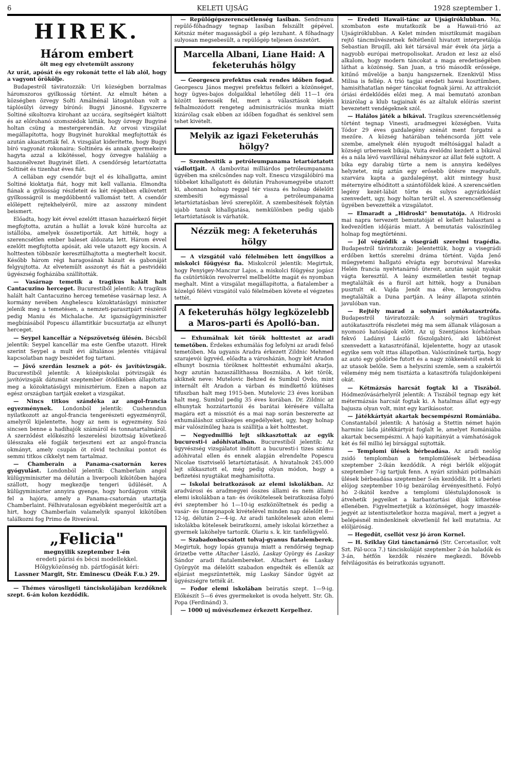6 KELETI UJSÁG 1928 szeptember 1.
HIREK.
Három embert
ölt meg egy elvetemült asszony
Az urát, apósát és egy rokonát tette el láb alól, hogy a vagyont örökölje.
Budapestről táviratozzák: Uri községben borzalmas háromszoros gyilkosság történt. Az elmult héten a községben özvegy Solti Amálnénál látogatóban volt a táplósülyi özvegy bírónő: Bugyi Jánosné. Egyszerre Soltiné sikoltozva kirohant az uccára, segítségért kiáltott és az előrohanó szomszédok látták, hogy özvegy Bugyiné holtan csüng a mestergerendán. Az orvosi vizsgálat megállapította, hogy Bugyinét hurokkal megfojtották és azután akasztották fel. A vizsgálat kiderítette, hogy Bugyi bíró vagyonát rokonaira: Soltinéra és annak gyermekeire hagyta azzal a kikötéssel, hogy özvegye haláláig a haszonélvezet Bugyinét illeti. A csendőrség letartóztatta Soltinét és tizenhat éves fiát.
A cellában egy csendőr bujt el és kihallgatta, amint Soltiné kioktatja fiát, hogy mit kell vallania. Elmondta fiának a gyikosság részleteit és két régebben elkövetett gyilkosságról is megdöbbentő vallomást tett. A csendőr előlépett rejtekhelyéről, mire az asszony mindent beismert.
Előadta, hogy két évvel ezelőtt ittasan hazaérkező férjét megfojtotta, azután a hullát a lovak közé hurcolta az istállóba, amelyek összetiporták. Azt hitték, hogy a szerencsétlen ember baleset áldozata lett. Három évvel ezelőtt megfojtotta apósát, aki vele utazott egy kocsin. A holttesten többször keresztülhajtotta a megterhelt kocsit. Később három régi haragosának házait és gabonáját felgyujtotta. Az elvetemült asszonyt és fiát a pestvidéki ügyészség fogházába szállították.
— Vasárnap temetik a tragikus halált halt Cantacuzino herceget. Bucurestiből jelentik: A tragikus halált halt Cantacuzino herceg temetése vasárnap lesz. A kormány nevében Anghelescu közoktatásügyi miniszter jelenik meg a temetésen, a nemzeti-parasztpárt részéről pedig Maniu és Michalache. Az igazságügyminiszter megbízásából Popescu államtitkár bucsuztatja az elhunyt herceget.
— Seypel kancellár a Népszövetség ülésén. Bécsből jelentik: Seypel kancellár ma este Genfbe utazott. Hirek szerint Seypel a mult évi általános jelentés vitájával kapcsolatban nagy beszédet fog tartani.
— Jövő szerdán lesznek a pót- és javítóvizsgák. Bucurestiből jelentik: A középiskolai pótvizsgák és javítóvizsgák dátumát szeptember ötödikében állapította meg a közoktatásügyi minisztérium. Ezen a napon az egész országban tartják ezeket a vizsgákat.
— Nincs titkos szándéka az angol-francia egyezménynek. Londonból jelentik: Cushenndun nyilatkozott az angol-francia tengerészeti egyezményről, amelyről kijelentette, hogy az nem is egyezmény. Szó sincsen benne a hadihajók számáról és tonnatartalmáról. A szerződést előkészítő leszerelési bizottság következő ülésszaka elé fogják terjeszteni ezt az angol-francia okmányt, amely csupán öt rövid technikai pontot és semmi titkos cikkelyt nem tartalmaz.
— Chamberain a Panama-csatornán keres gyógyulást. Londonból jelentik: Chamberlain angol külügyminiszter ma délután a liverpooli kikötőben hajóra szállott, hogy megkezdje tengeri üdülését. A külügyminiszter annyira gyenge, hogy hordágyon vitték fel a hajóra, amely a Panama-csatornán utaztatja Chamberlaint. Félhivatalosan egyébként megerősítik azt a hirt, hogy Chamberlain valamelyik spanyol kikötőben találkozni fog Primo de Riverával.
„Felicia"
megnyilik szeptember 1-én
eredeti párisi és bécsi modellekkel.
Hölgyközönség nb. pártfogását kéri:
Lassner Margit, Str. Eminescu (Deák F.u.) 29.
— Thémes városligeti tánciskolájában kezdőknek szept. 6-án kolon kezdődik.
— Repülőgépszerencsétlenség Iasiban. Sendreanu repülő-főhadnagy tegnap Iasiban felszállt gépével. Kétszáz méter magasságból a gép lezuhant. A főhadnagy sulyosan megsebesült, a repülőgép teljesen összetört.
Marcella Albani, Liane Haid: A feketeruhás hölgy
— Georgescu prefektus csak rendes időben fogad. Georgescu János megyei prefektus felkéri a közönséget, hogy ügyes-bajos dolgaikkal lehetőleg déli 11—1 óra között keressék fel, mert a választások idején felhalmozódott rengeteg adminisztrációs munka miatt kizárólag csak ebben az időben fogadhat és senkivel sem tehet kivételt.
Melyik az igazi Feketeruhás hölgy?
— Szembesitik a petróleumpanama letartóztatott vádlottjait. A dambovitai milliárdos petróleumpanama ügyében ma szélcsöndes nap volt. Enescu vizsgálóbíró ma többeket kihallgatott és délután Prahovamegyébe utazott ki, ahonnan holnap reggel tér vissza és holnap délelőtt szembesíti egymással a petróleumpanama letartóztatásban lévő szereplőit. A szembesítések folytán ujabb tanuk kihallgatása, nemkülönben pedig ujabb letartóztatások is várhatók.
Nézzük meg: A feketeruhás hölgy
— A vizsgától való félelmében lett öngyilkos a miskolci főügyész fia. Miskolcról jelentik: Megirtuk, hogy Penyigey-Manczur Lajos, a miskolci főügyész jogász fia csütörtökön revolverrel mellbelőtte magát és nyomban meghalt. Mint a vizsgálat megállapította, a fiatalember a közelgő félévi vizsgától való félelmében követe el végzetes tettét.
A feketeruhás hölgy legközelebb a Maros-parti és Apolló-ban.
— Exhumálnak két török holttestet az aradi temetőben. Érdekes exhumálás fog lefolyni az aradi felső temetőben. Ma ugyanis Aradra érkezett Zildnic Mehmed szarajevói ügyvéd, előadta a városházán, hogy két Aradon elhunyt bosznia törökneк holttestét exhumálni akarja, hogy azután hazaszállíthassa Boszniába. A két török, akiknek neve: Mutelovic Behzed és Sumbul Ovdo, mint internált élt Aradon a várban és mindkettő kiütéses tifuszban halt meg 1915-ben. Mutelovic 23 éves korában halt meg, Sumbul pedig 35 éves korában. Dr. Zildnic az elhunytak hozzátartozói és barátai kérésére vállalta magára ezt a missziót és a mai nap során beszerezte az exhumáláshoz szükséges engedélyeket, ugy, hogy holnap már valószínűleg haza is szállítja a két holttestet.
— Negyedmillió lejt sikkasztottak az egyik bucuresti-i adóhivatalban. Bucurestiből jelentik: Az ügyvészség vizsgálatot indított a bucuresti-i tizes számu adóhivatal ellen és ennek alapján elrendelte Popescu Nicolae tisztviselő letartóztatását. A hivatalnok 245.000 lejt sikkasztott el, még pedig olyan módon, hogy a befizetési nyugtákat meghamisította.
— Iskolai beiratkozások az elemi iskolákban. Az aradvárosi és aradmegyei összes állami és nem állami elemi iskolákban a tan- és óvókötelesek beiratkozása folyó évi szeptember hó 1—10-ig eszközöltetnek és pedig a vasár- és ünnepnapok kivételével minden nap délelőtt 8—12-ig, délután 2—4-ig. Az aradi tankötelesek azon elemi iskolákba kötelesek beiratkozni, amely iskolai körzethez a gyermek lakóhelye tartozik. Olariu s. k. kir. tanfelügyelő.
— Szabadonbocsátott tolvaj-gyanus fiatalemberek. Megirtuk, hogy lopás gyanuja miatt a rendőrség tegnap őrizetbe vette Altacher László, Laskay György és Laskay Sándor aradi fiatalembereket. Altachert és Laskay Györgyöt ma délelőtt szabadon engedték és ellenük az eljárást megszüntették, míg Laskay Sándor ügyét az ügyészségre tették át.
— Fodor elemi iskolában beiratás szept. 1—9-ig. Előkészít 5—6 éves gyermekeket is ovoda helyett. Str. Gh. Popa (Ferdinánd) 3.
— 1000 uj művészlemez érkezett Kerpelhez.
— Eredeti Hawaii-tánc az Ujságiróklubban. Ma, szombaton este mutatkozik be a Hawaii-trió az Ujságiróklubban. A Kelet minden misztikumát magában rejtő táncművészetnek feltétlenül hivatott interpretálója Sebastian Bruqill, aki két társával már évek óta járja a nagyobb európai metropolisokat. Aradon ez lesz az első alkalom, hogy modern táncokat a maga eredetiségében láthat a közönség. San Juan, a trió második erőssége, kitűnő művelője a banju hangszernek. Ezenkivül Miss Milisa is fellép. A trió tagjai eredeti hawai kosztümben, hamisíthatatlan néger táncokat fognak járni. Az attrakciót óriási érdeklődés előzi meg. A mai bemutató azonban kizárólag a klub tagjainak és az általuk előírás szerint bevezetett vendégeknek szól.
— Halálos játék a bikával. Tragikus szerencsétlenség történt tegnap Vinesti, aradmegyei községben. Vuita Tódor 29 éves gazdalegény szénát ment forgatni a mezőre. A község határában tehéncsorda jött vele szembe, amelynek élén nyugodt méltósággal haladt a községi urberesek bikája. Vuita évelődni kezdett a bikával és a nála lévő vasvillával néhányszor az állat felé sujtott. A bika egy darabig türte a nem is annyira kedélyes helyzetet, míg aztán egy erősebb ütésre megvadult, szarvára kapta a gazdalegényt, akit mintegy husz méternyire elhóditott a szántóföldek közé. A szerencsétlen legény kezét-lábát törte és sulyos agyrázkódást szenvedett, ugy, hogy holtan terült el. A szerencsétlenség ügyében bevezették a vizsgálatot.
— Elmaradt a „Hidroski" bemutatója. A Hidroski mai napra tervezett bemutatóját el kellett halasztani a kedvezőtlen időjárás miatt. A bemutatás valószínűleg holnap fog megtörténni.
— Jól végződik a visegrádi szerelmi tragédia. Budapestről táviratozzák: Jelentettük, hogy a visegrádi erdőben kettős szerelmi dráma történt. Vajda Jenő műegyetemi hallgató elvágta egy borotvával Mareska Helén francia nyelvtanárnő ütereit, azután saját nyakát vágta keresztül. A leány eszméletlen testét tegnap megtalálták és a fiuról azt hitték, hogy a Dunában pusztult el. Vajda Jenőt ma élve, lerongyolódva megtalálták a Duna partján. A leány állapota szintén javulóban van.
— Rejtély marad a solymári autókatasztrófa. Budapestről táviratozzák: A solymári tragikus autókatasztrófa részletei még ma sem állanak világosan a nyomozó hatóságok előtt. Az uj Szentjános kórházban fekvő Ladányi László főszolgabiró, aki lábtörést szenvedett a katasztrófánál, kijelentette, hogy az utasok egyike sem volt ittas állapotban. Valószínűnek tartja, hogy az autó egy gödörbe futott és a nagy zökkenéstől estek ki az utasok belőle. Sem a helyszíni szemle, sem a szakértői vélemény még nem tisztázta a katasztrófa tulajdonképeni okát.
— Kétmázsás harcsát fogtak ki a Tiszából. Hódmezővásárhelyről jelentik: A Tiszából tegnap egy két métermázsás harcsát fogtak ki. A hatalmas állat egy-egy bajusza olyan volt, mint egy karikásostor.
— Játékkártyát akartak becsempészni Romániába. Constantaból jelentik: A hatóság a Stettin német hajón harminc láda játékkártyát foglalt le, amelyet Romániába akartak becsempészni. A hajó kapitányát a vámhatóságok két és fél millió lej bírsággal sujtották.
— Templomi ülések bérbeadása. Az aradi neológ zsidó templomban a templomülések bérbeadása szeptember 2-ikán kezdődik. A régi bérlők elöjogát szeptember 7-ig tartjuk fenn. A nyári szinházi pótlmaházi ülések bérbeadása szeptember 5-én kezdődik. Itt a bérleti elöjog szeptember 10-ig bezárólag érvényesíthető. Folyó hó 2-ikától kezdve a templomi üléstulajdonosok is átvehetik jegyeiket a karbantartási díjak kifizetése ellenében. Figyelmeztetjük a közönséget, hogy imaszék-jegyét az istentiszteletkor hozza magával, mert a jegyet a belépésnél mindenkinek okvetlenül fel kell mutatnia. Az elöljáróság.
— Hegedüt, csellót vesz jó áron Kornel.
— H. Sziklay Gizi tánctanárnő (Str. Cercetasilor, volt Szt. Pál-ucca 7.) tánciskoláját szeptember 2-án haladók és 3-án, hétfőn kezdők részére megkezdi. Bővebb felvilágositás és beiratkozás ugyanott.